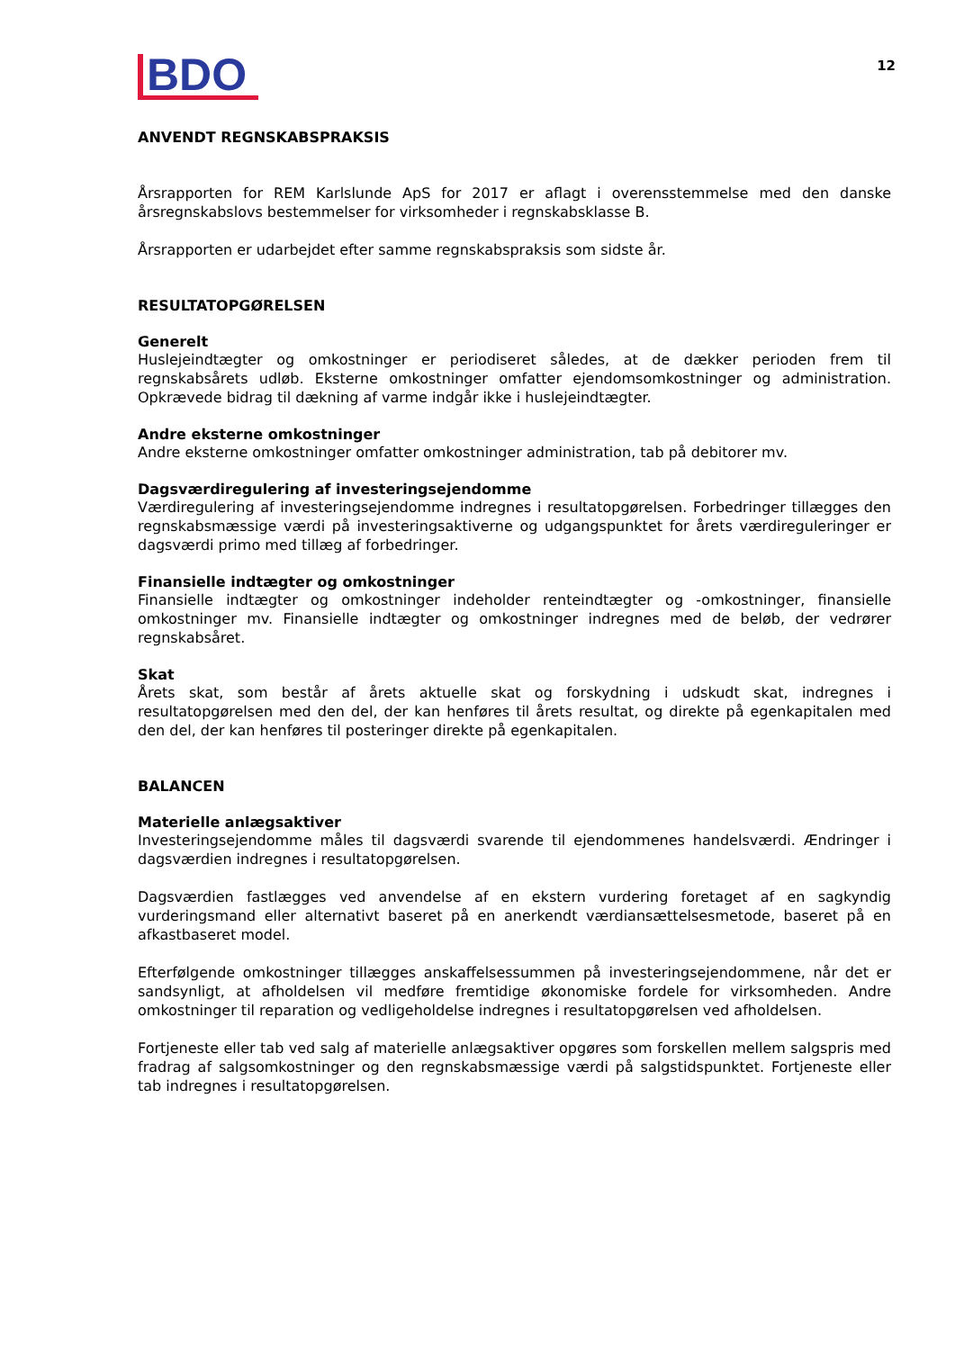BDO
12
ANVENDT REGNSKABSPRAKSIS
Årsrapporten for REM Karlslunde ApS for 2017 er aflagt i overensstemmelse med den danske årsregnskabslovs bestemmelser for virksomheder i regnskabsklasse B.
Årsrapporten er udarbejdet efter samme regnskabspraksis som sidste år.
RESULTATOPGØRELSEN
Generelt
Huslejeindtægter og omkostninger er periodiseret således, at de dækker perioden frem til regnskabsårets udløb. Eksterne omkostninger omfatter ejendomsomkostninger og administration. Opkrævede bidrag til dækning af varme indgår ikke i huslejeindtægter.
Andre eksterne omkostninger
Andre eksterne omkostninger omfatter omkostninger administration, tab på debitorer mv.
Dagsværdiregulering af investeringsejendomme
Værdiregulering af investeringsejendomme indregnes i resultatopgørelsen. Forbedringer tillægges den regnskabsmæssige værdi på investeringsaktiverne og udgangspunktet for årets værdireguleringer er dagsværdi primo med tillæg af forbedringer.
Finansielle indtægter og omkostninger
Finansielle indtægter og omkostninger indeholder renteindtægter og -omkostninger, finansielle omkostninger mv. Finansielle indtægter og omkostninger indregnes med de beløb, der vedrører regnskabsåret.
Skat
Årets skat, som består af årets aktuelle skat og forskydning i udskudt skat, indregnes i resultatopgørelsen med den del, der kan henføres til årets resultat, og direkte på egenkapitalen med den del, der kan henføres til posteringer direkte på egenkapitalen.
BALANCEN
Materielle anlægsaktiver
Investeringsejendomme måles til dagsværdi svarende til ejendommenes handelsværdi. Ændringer i dagsværdien indregnes i resultatopgørelsen.
Dagsværdien fastlægges ved anvendelse af en ekstern vurdering foretaget af en sagkyndig vurderingsmand eller alternativt baseret på en anerkendt værdiansættelsesmetode, baseret på en afkastbaseret model.
Efterfølgende omkostninger tillægges anskaffelsessummen på investeringsejendommene, når det er sandsynligt, at afholdelsen vil medføre fremtidige økonomiske fordele for virksomheden. Andre omkostninger til reparation og vedligeholdelse indregnes i resultatopgørelsen ved afholdelsen.
Fortjeneste eller tab ved salg af materielle anlægsaktiver opgøres som forskellen mellem salgspris med fradrag af salgsomkostninger og den regnskabsmæssige værdi på salgstidspunktet. Fortjeneste eller tab indregnes i resultatopgørelsen.